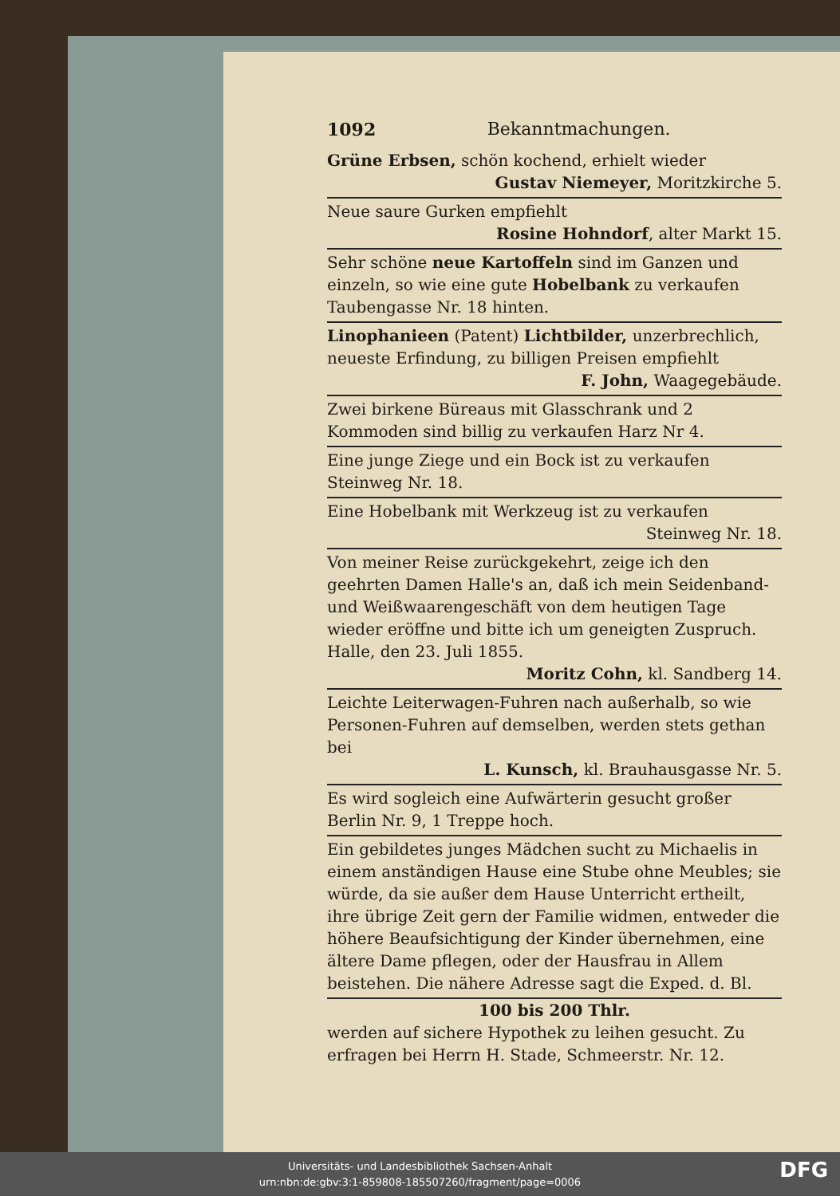1092 Bekanntmachungen.
Grüne Erbsen, schön kochend, erhielt wieder
Gustav Niemeyer, Moritzkirche 5.
Neue saure Gurken empfiehlt
Rosine Hohndorf, alter Markt 15.
Sehr schöne neue Kartoffeln sind im Ganzen und einzeln, so wie eine gute Hobelbank zu verkaufen Taubengasse Nr. 18 hinten.
Linophanieen (Patent) Lichtbilder, unzerbrechlich, neueste Erfindung, zu billigen Preisen empfiehlt
F. John, Waagegebäude.
Zwei birkene Büreaus mit Glasschrank und 2 Kommoden sind billig zu verkaufen Harz Nr 4.
Eine junge Ziege und ein Bock ist zu verkaufen Steinweg Nr. 18.
Eine Hobelbank mit Werkzeug ist zu verkaufen
Steinweg Nr. 18.
Von meiner Reise zurückgekehrt, zeige ich den geehrten Damen Halle's an, daß ich mein Seidenband- und Weißwaarengeschäft von dem heutigen Tage wieder eröffne und bitte ich um geneigten Zuspruch.
Halle, den 23. Juli 1855.
Moritz Cohn, kl. Sandberg 14.
Leichte Leiterwagen-Fuhren nach außerhalb, so wie Personen-Fuhren auf demselben, werden stets gethan bei
L. Kunsch, kl. Brauhausgasse Nr. 5.
Es wird sogleich eine Aufwärterin gesucht großer Berlin Nr. 9, 1 Treppe hoch.
Ein gebildetes junges Mädchen sucht zu Michaelis in einem anständigen Hause eine Stube ohne Meubles; sie würde, da sie außer dem Hause Unterricht ertheilt, ihre übrige Zeit gern der Familie widmen, entweder die höhere Beaufsichtigung der Kinder übernehmen, eine ältere Dame pflegen, oder der Hausfrau in Allem beistehen. Die nähere Adresse sagt die Exped. d. Bl.
100 bis 200 Thlr.
werden auf sichere Hypothek zu leihen gesucht. Zu erfragen bei Herrn H. Stade, Schmeerstr. Nr. 12.
Universitäts- und Landesbibliothek Sachsen-Anhalt
urn:nbn:de:gbv:3:1-859808-185507260/fragment/page=0006
DFG